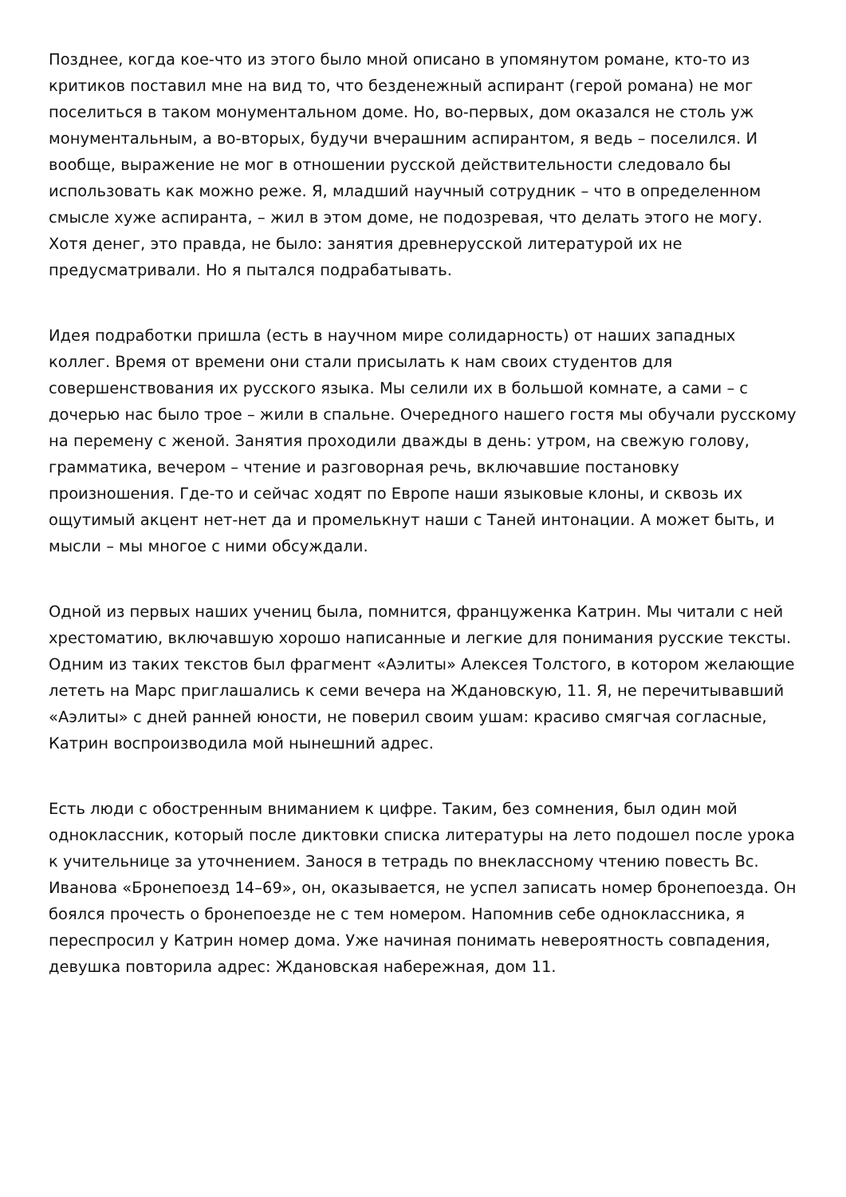Позднее, когда кое-что из этого было мной описано в упомянутом романе, кто-то из критиков поставил мне на вид то, что безденежный аспирант (герой романа) не мог поселиться в таком монументальном доме. Но, во-первых, дом оказался не столь уж монументальным, а во-вторых, будучи вчерашним аспирантом, я ведь – поселился. И вообще, выражение не мог в отношении русской действительности следовало бы использовать как можно реже. Я, младший научный сотрудник – что в определенном смысле хуже аспиранта, – жил в этом доме, не подозревая, что делать этого не могу. Хотя денег, это правда, не было: занятия древнерусской литературой их не предусматривали. Но я пытался подрабатывать.
Идея подработки пришла (есть в научном мире солидарность) от наших западных коллег. Время от времени они стали присылать к нам своих студентов для совершенствования их русского языка. Мы селили их в большой комнате, а сами – с дочерью нас было трое – жили в спальне. Очередного нашего гостя мы обучали русскому на перемену с женой. Занятия проходили дважды в день: утром, на свежую голову, грамматика, вечером – чтение и разговорная речь, включавшие постановку произношения. Где-то и сейчас ходят по Европе наши языковые клоны, и сквозь их ощутимый акцент нет-нет да и промелькнут наши с Таней интонации. А может быть, и мысли – мы многое с ними обсуждали.
Одной из первых наших учениц была, помнится, француженка Катрин. Мы читали с ней хрестоматию, включавшую хорошо написанные и легкие для понимания русские тексты. Одним из таких текстов был фрагмент «Аэлиты» Алексея Толстого, в котором желающие лететь на Марс приглашались к семи вечера на Ждановскую, 11. Я, не перечитывавший «Аэлиты» с дней ранней юности, не поверил своим ушам: красиво смягчая согласные, Катрин воспроизводила мой нынешний адрес.
Есть люди с обостренным вниманием к цифре. Таким, без сомнения, был один мой одноклассник, который после диктовки списка литературы на лето подошел после урока к учительнице за уточнением. Занося в тетрадь по внеклассному чтению повесть Вс. Иванова «Бронепоезд 14–69», он, оказывается, не успел записать номер бронепоезда. Он боялся прочесть о бронепоезде не с тем номером. Напомнив себе одноклассника, я переспросил у Катрин номер дома. Уже начиная понимать невероятность совпадения, девушка повторила адрес: Ждановская набережная, дом 11.